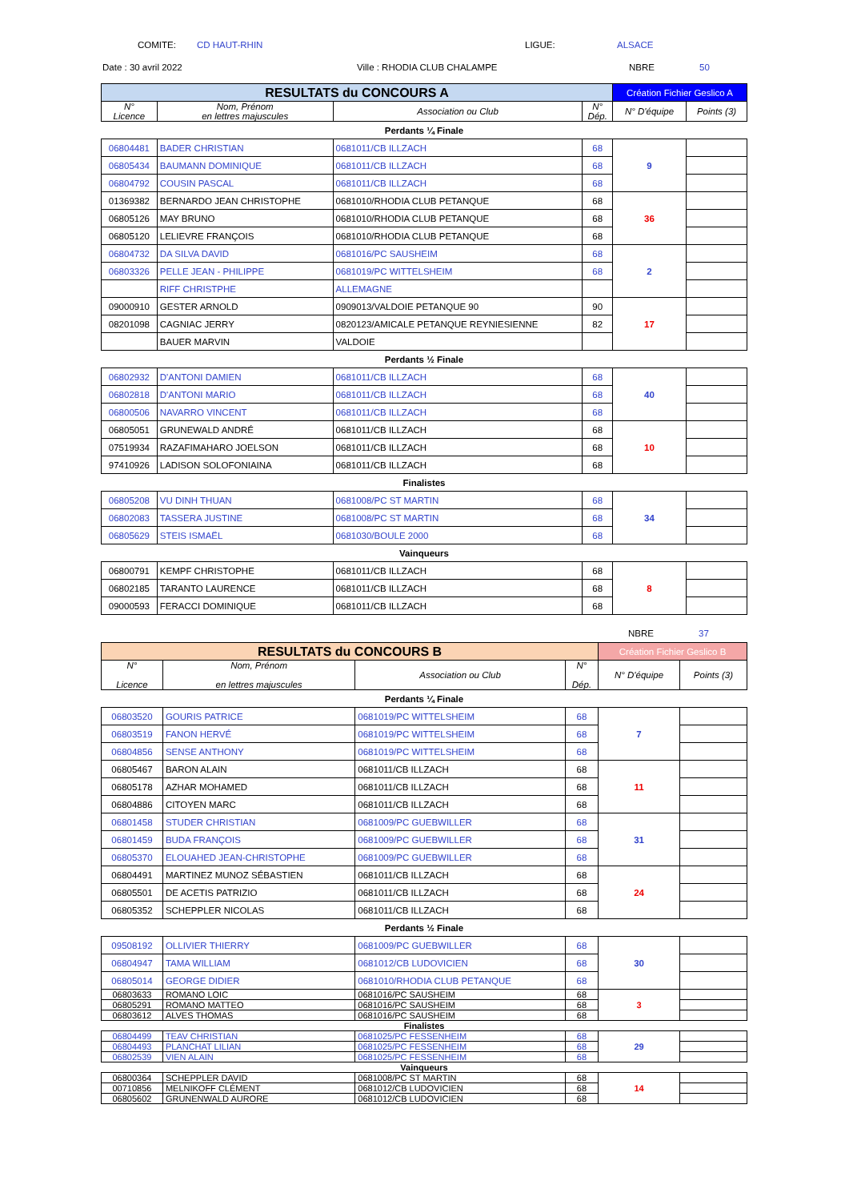COMITE: CD HAUT-RHIN LIGUE: ALSACE
Date : 30 avril 2022 Ville : RHODIA CLUB CHALAMPE NBRE 50
| RESULTATS du CONCOURS A | | | | Création Fichier Geslico A | |
| N° Licence | Nom, Prénom en lettres majuscules | Association ou Club | N° Dép. | N° D'équipe | Points (3) |
| Perdants ¼ Finale | | | | | |
| 06804481 | BADER CHRISTIAN | 0681011/CB ILLZACH | 68 | 9 | |
| 06805434 | BAUMANN DOMINIQUE | 0681011/CB ILLZACH | 68 | | |
| 06804792 | COUSIN PASCAL | 0681011/CB ILLZACH | 68 | | |
| 01369382 | BERNARDO JEAN CHRISTOPHE | 0681010/RHODIA CLUB PETANQUE | 68 | 36 | |
| 06805126 | MAY BRUNO | 0681010/RHODIA CLUB PETANQUE | 68 | | |
| 06805120 | LELIEVRE FRANÇOIS | 0681010/RHODIA CLUB PETANQUE | 68 | | |
| 06804732 | DA SILVA DAVID | 0681016/PC SAUSHEIM | 68 | 2 | |
| 06803326 | PELLE JEAN - PHILIPPE | 0681019/PC WITTELSHEIM | 68 | | |
| | RIFF CHRISTPHE | ALLEMAGNE | | | |
| 09000910 | GESTER ARNOLD | 0909013/VALDOIE PETANQUE 90 | 90 | 17 | |
| 08201098 | CAGNIAC JERRY | 0820123/AMICALE PETANQUE REYNIESIENNE | 82 | | |
| | BAUER MARVIN | VALDOIE | | | |
| Perdants ½ Finale | | | | | |
| 06802932 | D'ANTONI DAMIEN | 0681011/CB ILLZACH | 68 | 40 | |
| 06802818 | D'ANTONI MARIO | 0681011/CB ILLZACH | 68 | | |
| 06800506 | NAVARRO VINCENT | 0681011/CB ILLZACH | 68 | | |
| 06805051 | GRUNEWALD ANDRÉ | 0681011/CB ILLZACH | 68 | 10 | |
| 07519934 | RAZAFIMAHARO JOELSON | 0681011/CB ILLZACH | 68 | | |
| 97410926 | LADISON SOLOFONIAINA | 0681011/CB ILLZACH | 68 | | |
| Finalistes | | | | | |
| 06805208 | VU DINH THUAN | 0681008/PC ST MARTIN | 68 | 34 | |
| 06802083 | TASSERA JUSTINE | 0681008/PC ST MARTIN | 68 | | |
| 06805629 | STEIS ISMAËL | 0681030/BOULE 2000 | 68 | | |
| Vainqueurs | | | | | |
| 06800791 | KEMPF CHRISTOPHE | 0681011/CB ILLZACH | 68 | 8 | |
| 06802185 | TARANTO LAURENCE | 0681011/CB ILLZACH | 68 | | |
| 09000593 | FERACCI DOMINIQUE | 0681011/CB ILLZACH | 68 | | |
NBRE 37
| RESULTATS du CONCOURS B | | | | Création Fichier Geslico B | |
| N° Licence | Nom, Prénom en lettres majuscules | Association ou Club | N° Dép. | N° D'équipe | Points (3) |
| Perdants ¼ Finale | | | | | |
| 06803520 | GOURIS PATRICE | 0681019/PC WITTELSHEIM | 68 | 7 | |
| 06803519 | FANON HERVÉ | 0681019/PC WITTELSHEIM | 68 | | |
| 06804856 | SENSE ANTHONY | 0681019/PC WITTELSHEIM | 68 | | |
| 06805467 | BARON ALAIN | 0681011/CB ILLZACH | 68 | 11 | |
| 06805178 | AZHAR MOHAMED | 0681011/CB ILLZACH | 68 | | |
| 06804886 | CITOYEN MARC | 0681011/CB ILLZACH | 68 | | |
| 06801458 | STUDER CHRISTIAN | 0681009/PC GUEBWILLER | 68 | 31 | |
| 06801459 | BUDA FRANÇOIS | 0681009/PC GUEBWILLER | 68 | | |
| 06805370 | ELOUAHED JEAN-CHRISTOPHE | 0681009/PC GUEBWILLER | 68 | | |
| 06804491 | MARTINEZ MUNOZ SÉBASTIEN | 0681011/CB ILLZACH | 68 | 24 | |
| 06805501 | DE ACETIS PATRIZIO | 0681011/CB ILLZACH | 68 | | |
| 06805352 | SCHEPPLER NICOLAS | 0681011/CB ILLZACH | 68 | | |
| Perdants ½ Finale | | | | | |
| 09508192 | OLLIVIER THIERRY | 0681009/PC GUEBWILLER | 68 | 30 | |
| 06804947 | TAMA WILLIAM | 0681012/CB LUDOVICIEN | 68 | | |
| 06805014 | GEORGE DIDIER | 0681010/RHODIA CLUB PETANQUE | 68 | | |
| 06803633 | ROMANO LOIC | 0681016/PC SAUSHEIM | 68 | 3 | |
| 06805291 | ROMANO MATTEO | 0681016/PC SAUSHEIM | 68 | | |
| 06803612 | ALVES THOMAS | 0681016/PC SAUSHEIM | 68 | | |
| Finalistes | | | | | |
| 06804499 | TEAV CHRISTIAN | 0681025/PC FESSENHEIM | 68 | 29 | |
| 06804493 | PLANCHAT LILIAN | 0681025/PC FESSENHEIM | 68 | | |
| 06802539 | VIEN ALAIN | 0681025/PC FESSENHEIM | 68 | | |
| Vainqueurs | | | | | |
| 06800364 | SCHEPPLER DAVID | 0681008/PC ST MARTIN | 68 | 14 | |
| 00710856 | MELNIKOFF CLÉMENT | 0681012/CB LUDOVICIEN | 68 | | |
| 06805602 | GRUNENWALD AURORE | 0681012/CB LUDOVICIEN | 68 | | |